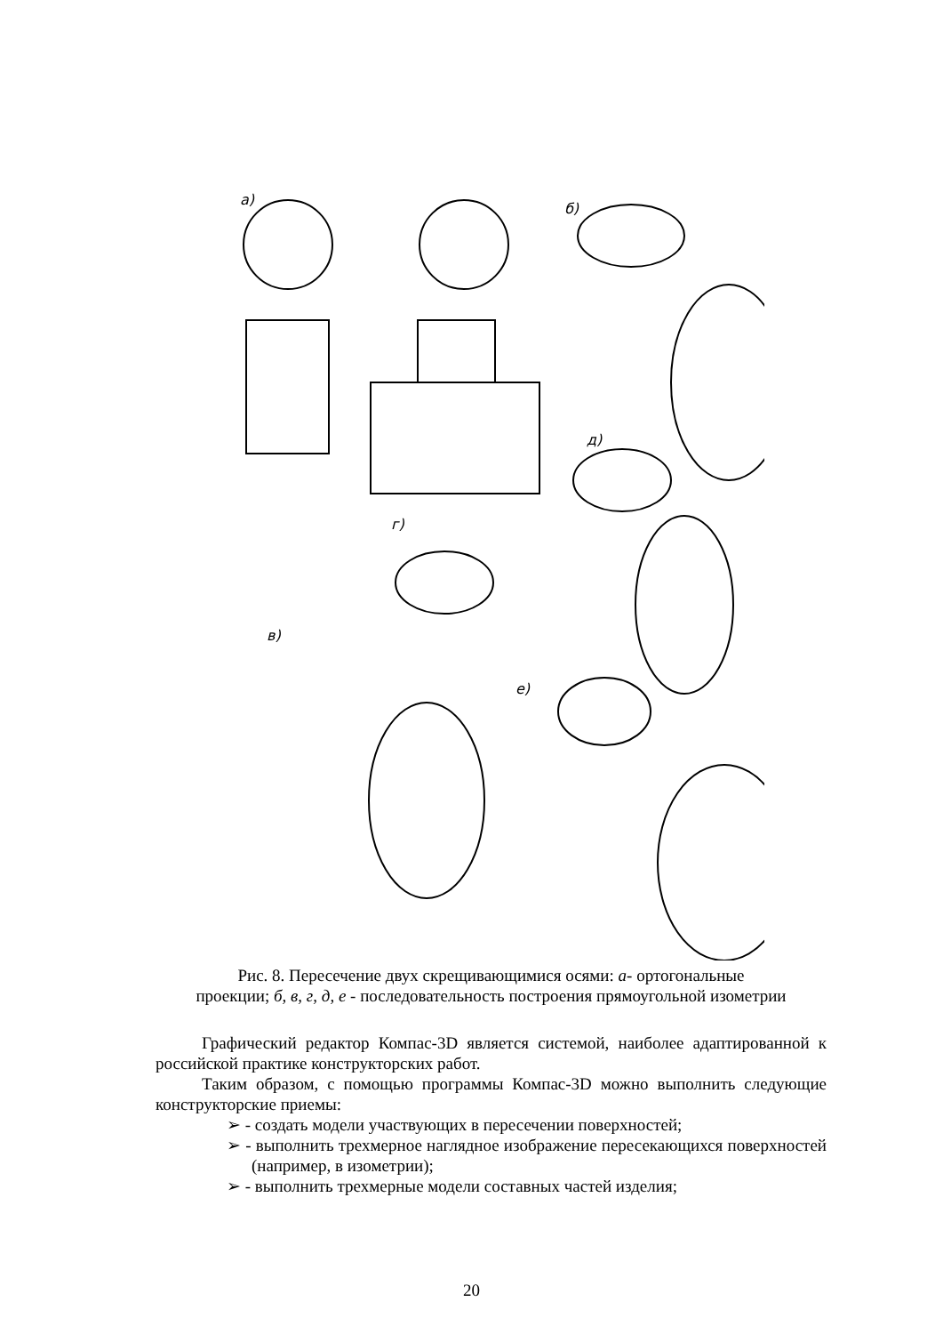а)
б)
д)
г)
в)
е)
Рис. 8. Пересечение двух скрещивающимися осями: а- ортогональные
проекции; б, в, г, д, е - последовательность построения прямоугольной изометрии
Графический редактор Компас-3D является системой, наиболее адаптированной к российской практике конструкторских работ.
Таким образом, с помощью программы Компас-3D можно выполнить следующие конструкторские приемы:
➢ - создать модели участвующих в пересечении поверхностей;
➢ - выполнить трехмерное наглядное изображение пересекающихся поверхностей (например, в изометрии);
➢ - выполнить трехмерные модели составных частей изделия;
20